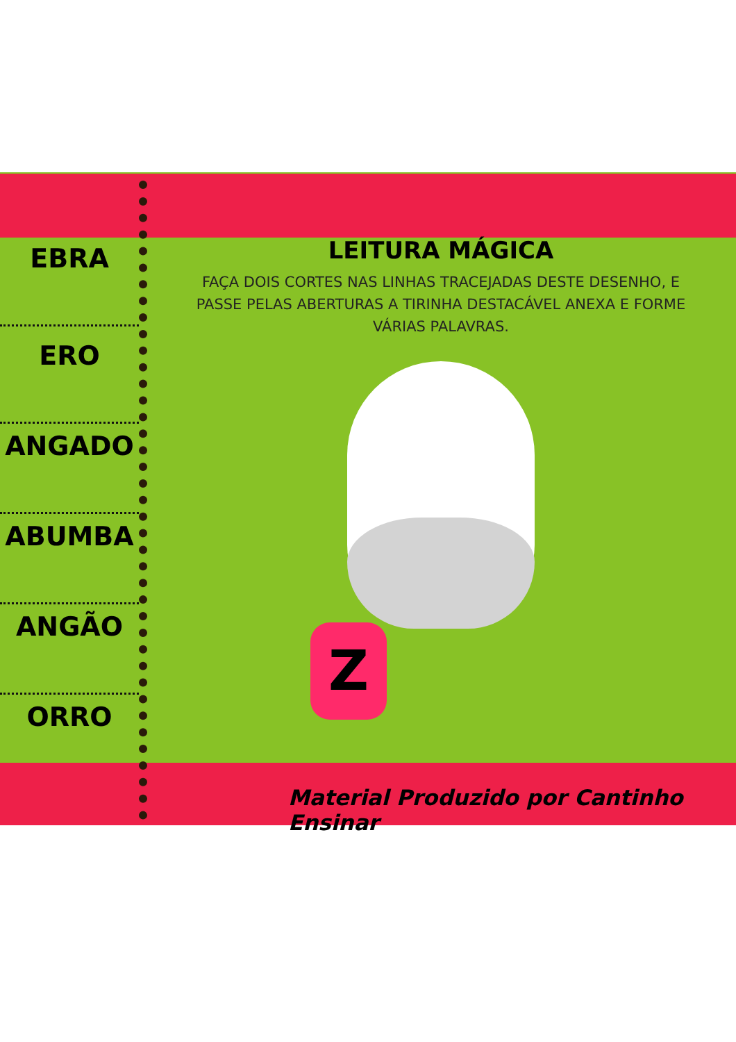EBRA
ERO
ANGADO
ABUMBA
ANGÃO
ORRO
LEITURA MÁGICA
FAÇA DOIS CORTES NAS LINHAS TRACEJADAS DESTE DESENHO, E PASSE PELAS ABERTURAS A TIRINHA DESTACÁVEL ANEXA E FORME VÁRIAS PALAVRAS.
Z
Material Produzido por Cantinho Ensinar